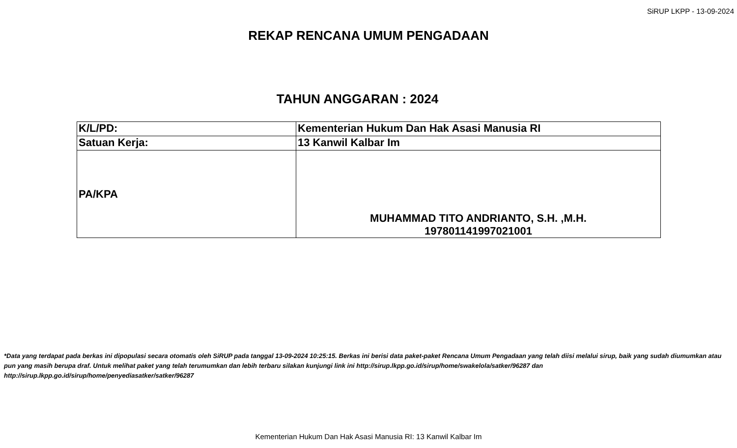SiRUP LKPP - 13-09-2024
REKAP RENCANA UMUM PENGADAAN
TAHUN ANGGARAN : 2024
| K/L/PD: | Kementerian Hukum Dan Hak Asasi Manusia RI |
| Satuan Kerja: | 13 Kanwil Kalbar Im |
| PA/KPA | MUHAMMAD TITO ANDRIANTO, S.H. ,M.H. 197801141997021001 |
*Data yang terdapat pada berkas ini dipopulasi secara otomatis oleh SiRUP pada tanggal 13-09-2024 10:25:15. Berkas ini berisi data paket-paket Rencana Umum Pengadaan yang telah diisi melalui sirup, baik yang sudah diumumkan atau pun yang masih berupa draf. Untuk melihat paket yang telah terumumkan dan lebih terbaru silakan kunjungi link ini http://sirup.lkpp.go.id/sirup/home/swakelola/satker/96287 dan http://sirup.lkpp.go.id/sirup/home/penyediasatker/satker/96287
Kementerian Hukum Dan Hak Asasi Manusia RI: 13 Kanwil Kalbar Im